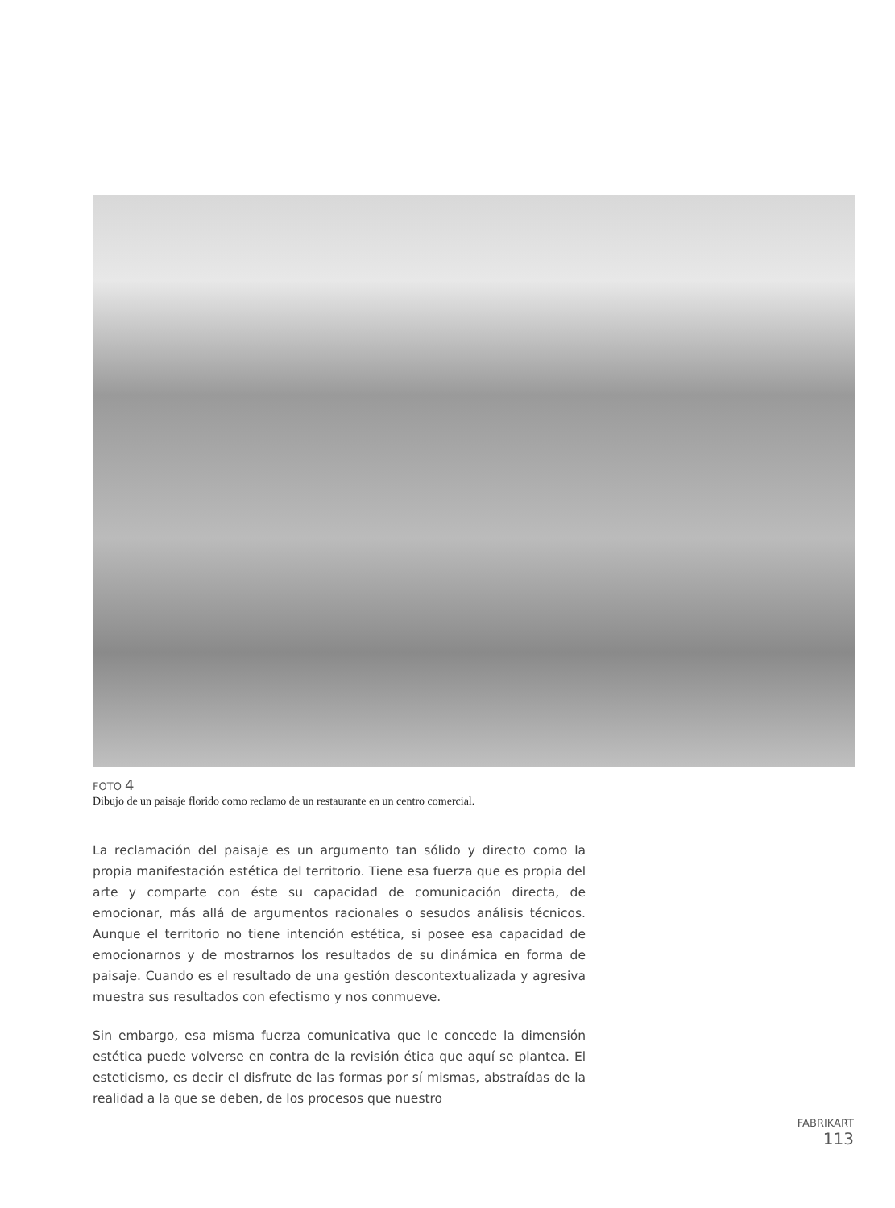FOTO 4
Dibujo de un paisaje florido como reclamo de un restaurante en un centro comercial.
La reclamación del paisaje es un argumento tan sólido y directo como la propia manifestación estética del territorio. Tiene esa fuerza que es propia del arte y comparte con éste su capacidad de comunicación directa, de emocionar, más allá de argumentos racionales o sesudos análisis técnicos. Aunque el territorio no tiene intención estética, si posee esa capacidad de emocionarnos y de mostrarnos los resultados de su dinámica en forma de paisaje. Cuando es el resultado de una gestión descontextualizada y agresiva muestra sus resultados con efectismo y nos conmueve.
Sin embargo, esa misma fuerza comunicativa que le concede la dimensión estética puede volverse en contra de la revisión ética que aquí se plantea. El esteticismo, es decir el disfrute de las formas por sí mismas, abstraídas de la realidad a la que se deben, de los procesos que nuestro
FABRIKART
113